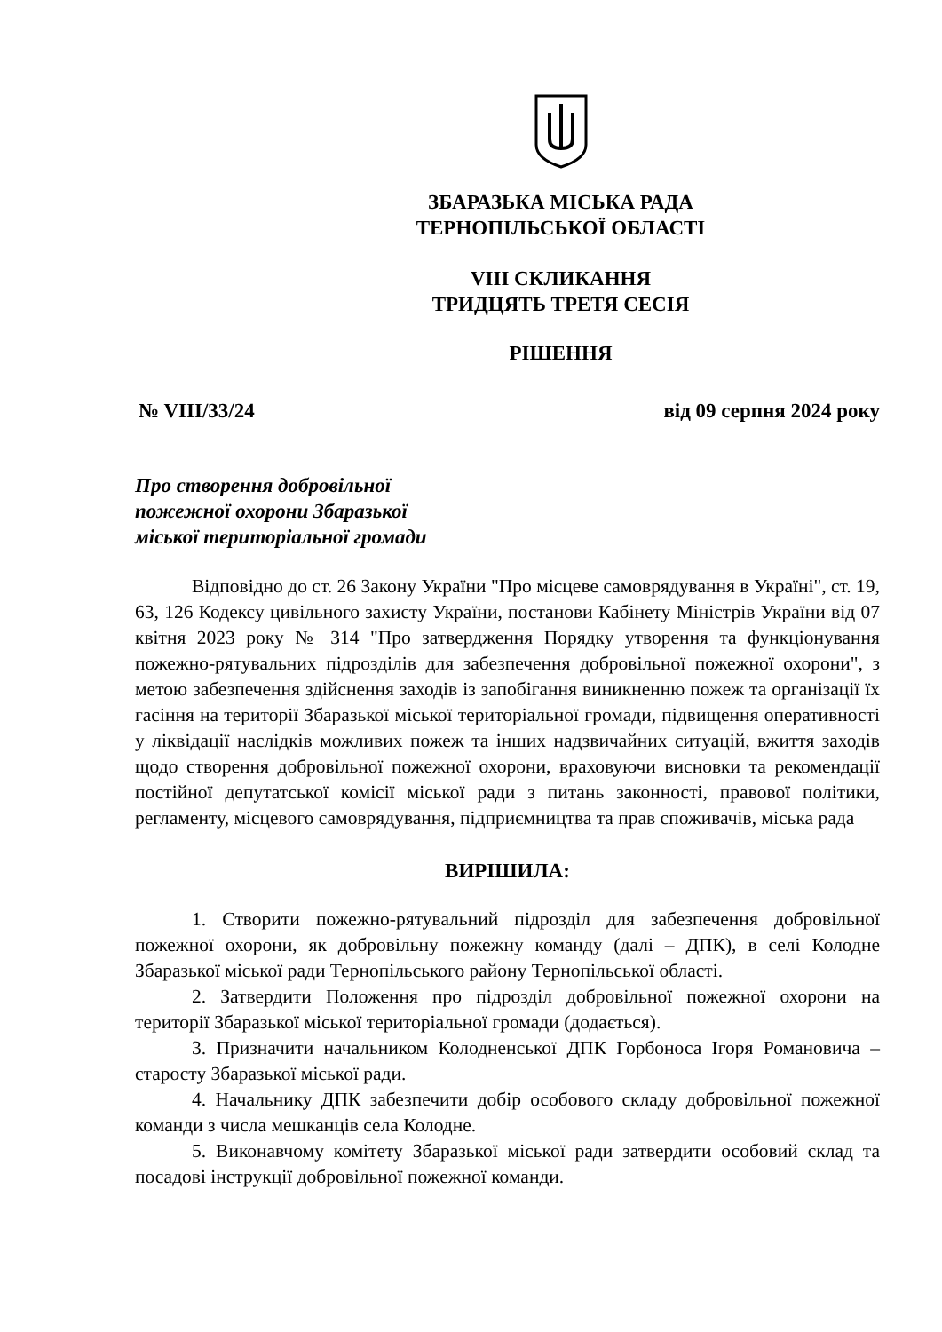ЗБАРАЗЬКА МІСЬКА РАДА
ТЕРНОПІЛЬСЬКОЇ ОБЛАСТІ
VIII СКЛИКАННЯ
ТРИДЦЯТЬ ТРЕТЯ СЕСІЯ
РІШЕННЯ
№ VIII/33/24 від 09 серпня 2024 року
Про створення добровільної
пожежної охорони Збаразької
міської територіальної громади
Відповідно до ст. 26 Закону України "Про місцеве самоврядування в Україні", ст. 19, 63, 126 Кодексу цивільного захисту України, постанови Кабінету Міністрів України від 07 квітня 2023 року № 314 "Про затвердження Порядку утворення та функціонування пожежно-рятувальних підрозділів для забезпечення добровільної пожежної охорони", з метою забезпечення здійснення заходів із запобігання виникненню пожеж та організації їх гасіння на території Збаразької міської територіальної громади, підвищення оперативності у ліквідації наслідків можливих пожеж та інших надзвичайних ситуацій, вжиття заходів щодо створення добровільної пожежної охорони, враховуючи висновки та рекомендації постійної депутатської комісії міської ради з питань законності, правової політики, регламенту, місцевого самоврядування, підприємництва та прав споживачів, міська рада
ВИРІШИЛА:
1. Створити пожежно-рятувальний підрозділ для забезпечення добровільної пожежної охорони, як добровільну пожежну команду (далі – ДПК), в селі Колодне Збаразької міської ради Тернопільського району Тернопільської області.
2. Затвердити Положення про підрозділ добровільної пожежної охорони на території Збаразької міської територіальної громади (додається).
3. Призначити начальником Колодненської ДПК Горбоноса Ігоря Романовича – старосту Збаразької міської ради.
4. Начальнику ДПК забезпечити добір особового складу добровільної пожежної команди з числа мешканців села Колодне.
5. Виконавчому комітету Збаразької міської ради затвердити особовий склад та посадові інструкції добровільної пожежної команди.